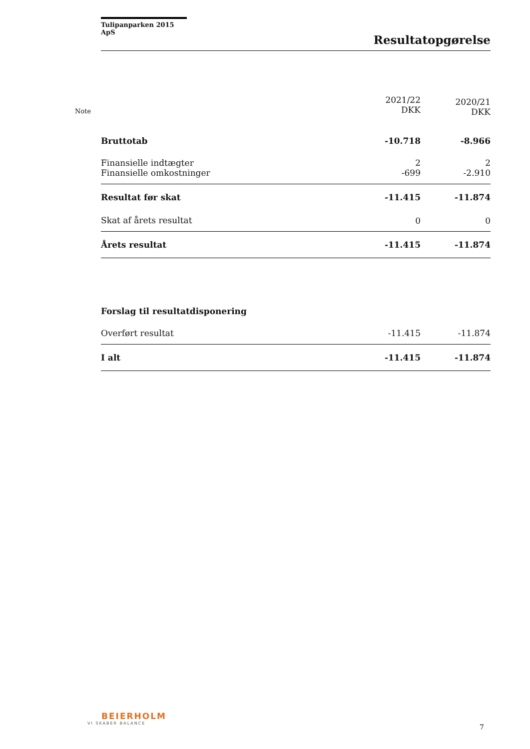Tulipanparken 2015 ApS
Resultatopgørelse
| Note | | 2021/22 DKK | 2020/21 DKK |
| --- | --- | --- | --- |
| | Bruttotab | -10.718 | -8.966 |
| | Finansielle indtægter | 2 | 2 |
| | Finansielle omkostninger | -699 | -2.910 |
| | Resultat før skat | -11.415 | -11.874 |
| | Skat af årets resultat | 0 | 0 |
| | Årets resultat | -11.415 | -11.874 |
| | Forslag til resultatdisponering | | |
| | Overført resultat | -11.415 | -11.874 |
| | I alt | -11.415 | -11.874 |
BEIERHOLM
VI SKABER BALANCE
7